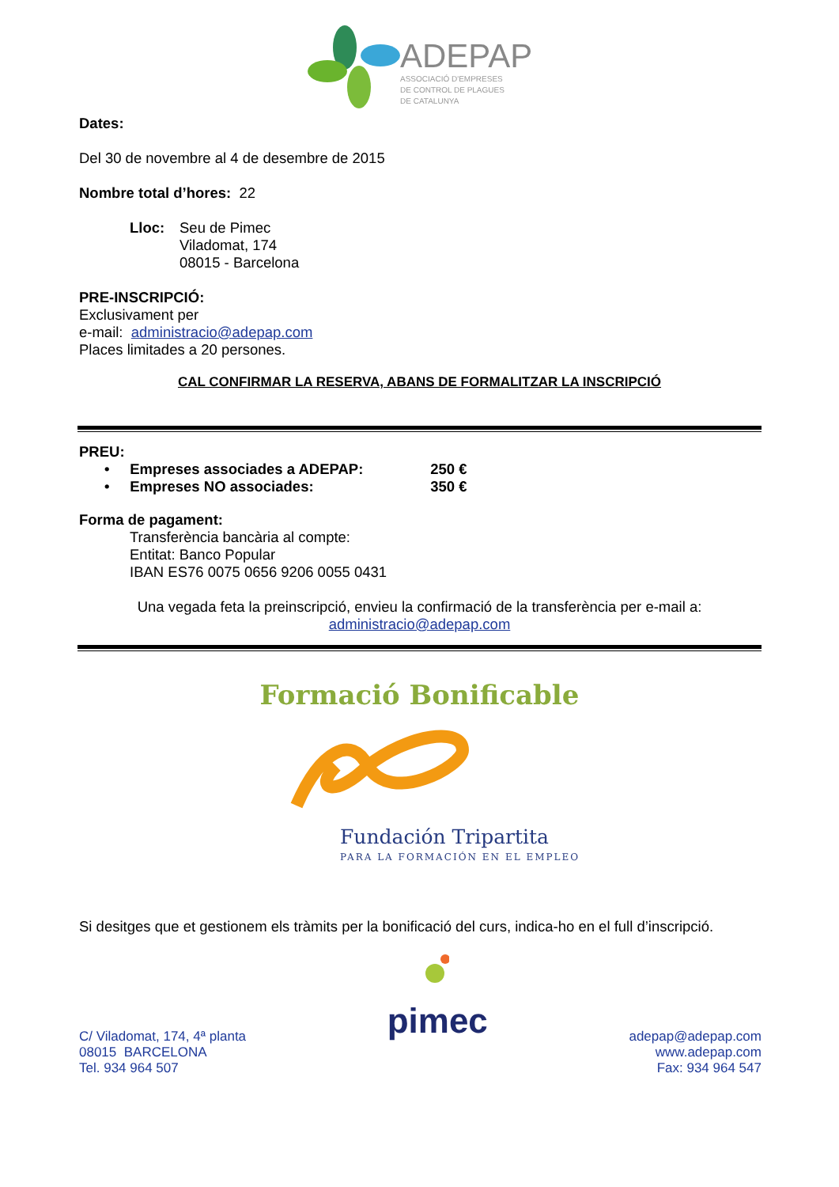ADEPAP
ASSOCIACIÓ D'EMPRESES
DE CONTROL DE PLAGUES
DE CATALUNYA
Dates:
Del 30 de novembre al 4 de desembre de 2015
Nombre total d’hores: 22
Lloc: Seu de Pimec
Viladomat, 174
08015 - Barcelona
PRE-INSCRIPCIÓ:
Exclusivament per
e-mail: administracio@adepap.com
Places limitades a 20 persones.
CAL CONFIRMAR LA RESERVA, ABANS DE FORMALITZAR LA INSCRIPCIÓ
PREU:
• Empreses associades a ADEPAP: 250 €
• Empreses NO associades: 350 €
Forma de pagament:
Transferència bancària al compte:
Entitat: Banco Popular
IBAN ES76 0075 0656 9206 0055 0431
Una vegada feta la preinscripció, envieu la confirmació de la transferència per e-mail a:
administracio@adepap.com
Formació Bonificable
Fundación Tripartita
PARA LA FORMACIÓN EN EL EMPLEO
Si desitges que et gestionem els tràmits per la bonificació del curs, indica-ho en el full d’inscripció.
C/ Viladomat, 174, 4ª planta
08015 BARCELONA
Tel. 934 964 507
pimec
adepap@adepap.com
www.adepap.com
Fax: 934 964 547